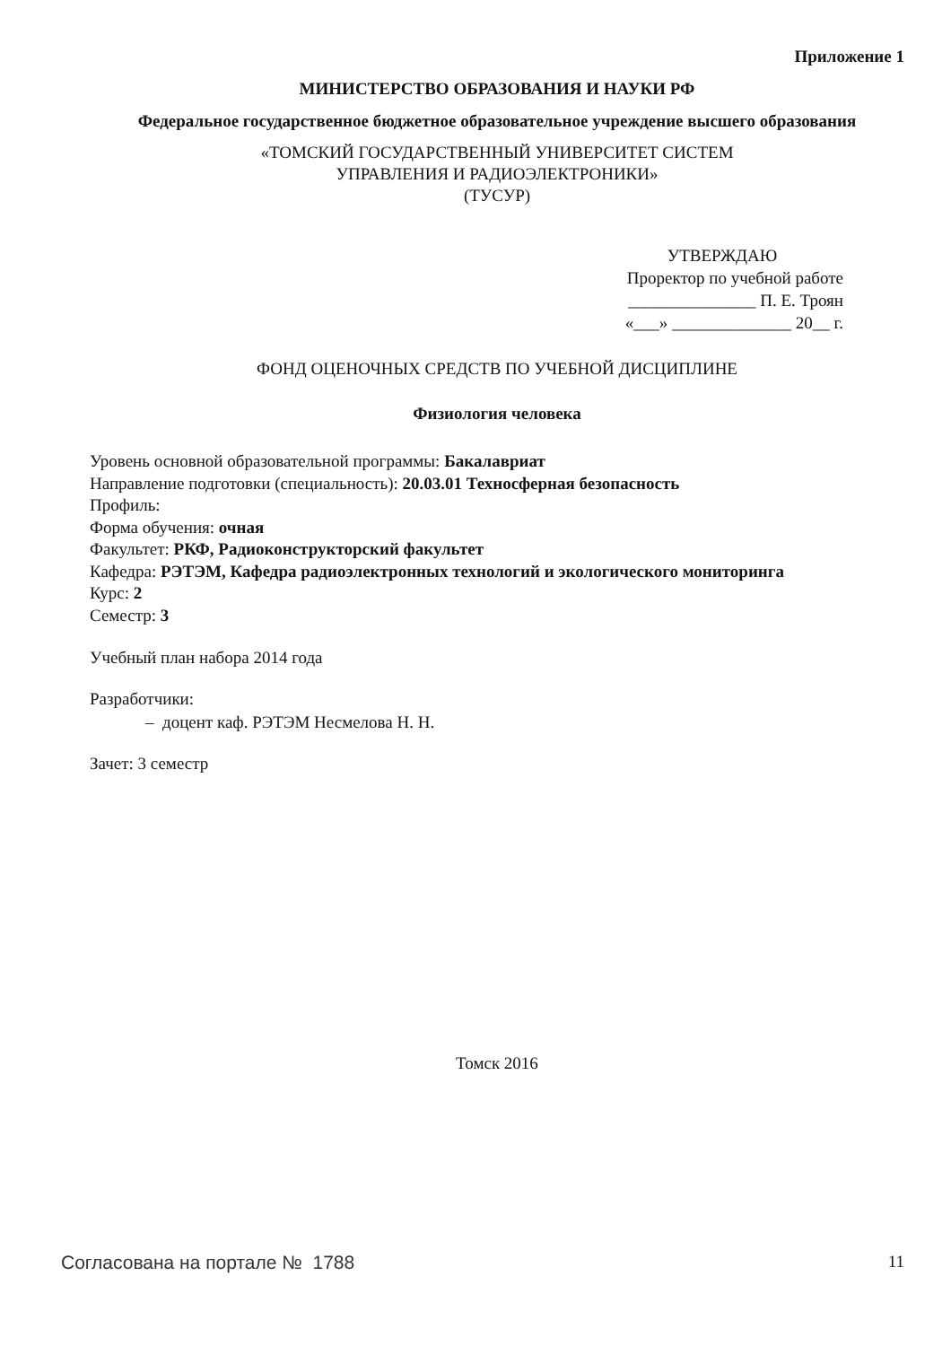Приложение 1
МИНИСТЕРСТВО ОБРАЗОВАНИЯ И НАУКИ РФ
Федеральное государственное бюджетное образовательное учреждение высшего образования
«ТОМСКИЙ ГОСУДАРСТВЕННЫЙ УНИВЕРСИТЕТ СИСТЕМ
УПРАВЛЕНИЯ И РАДИОЭЛЕКТРОНИКИ»
(ТУСУР)
УТВЕРЖДАЮ
Проректор по учебной работе
_______________ П. Е. Троян
«___» ______________ 20__ г.
ФОНД ОЦЕНОЧНЫХ СРЕДСТВ ПО УЧЕБНОЙ ДИСЦИПЛИНЕ
Физиология человека
Уровень основной образовательной программы: Бакалавриат
Направление подготовки (специальность): 20.03.01 Техносферная безопасность
Профиль:
Форма обучения: очная
Факультет: РКФ, Радиоконструкторский факультет
Кафедра: РЭТЭМ, Кафедра радиоэлектронных технологий и экологического мониторинга
Курс: 2
Семестр: 3
Учебный план набора 2014 года
Разработчики:
– доцент каф. РЭТЭМ Несмелова Н. Н.
Зачет: 3 семестр
Томск 2016
Согласована на портале № 1788 11